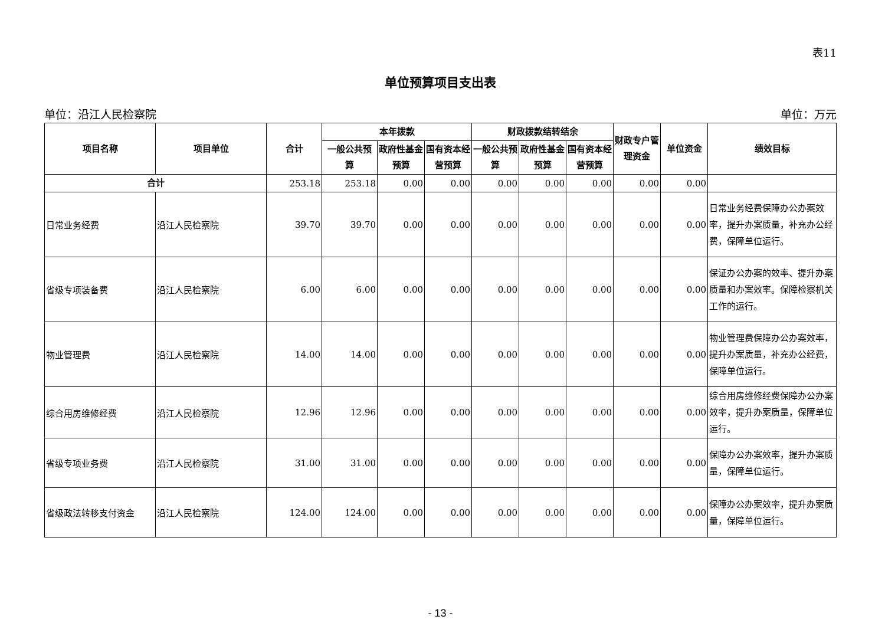表11
单位预算项目支出表
单位：沿江人民检察院 单位：万元
| 项目名称 | 项目单位 | 合计 | 本年拨款 | | | 财政拨款结转结余 | | | 财政专户管理资金 | 单位资金 | 绩效目标 |
| --- | --- | --- | --- | --- | --- | --- | --- | --- | --- | --- | --- |
| | | | 一般公共预算 | 政府性基金预算 | 国有资本经营预算 | 一般公共预算 | 政府性基金预算 | 国有资本经营预算 | | | |
| 合计 | | 253.18 | 253.18 | 0.00 | 0.00 | 0.00 | 0.00 | 0.00 | 0.00 | 0.00 | |
| 日常业务经费 | 沿江人民检察院 | 39.70 | 39.70 | 0.00 | 0.00 | 0.00 | 0.00 | 0.00 | 0.00 | 0.00 | 日常业务经费保障办公办案效率，提升办案质量，补充办公经费，保障单位运行。 |
| 省级专项装备费 | 沿江人民检察院 | 6.00 | 6.00 | 0.00 | 0.00 | 0.00 | 0.00 | 0.00 | 0.00 | 0.00 | 保证办公办案的效率、提升办案质量和办案效率。保障检察机关工作的运行。 |
| 物业管理费 | 沿江人民检察院 | 14.00 | 14.00 | 0.00 | 0.00 | 0.00 | 0.00 | 0.00 | 0.00 | 0.00 | 物业管理费保障办公办案效率，提升办案质量，补充办公经费，保障单位运行。 |
| 综合用房维修经费 | 沿江人民检察院 | 12.96 | 12.96 | 0.00 | 0.00 | 0.00 | 0.00 | 0.00 | 0.00 | 0.00 | 综合用房维修经费保障办公办案效率，提升办案质量，保障单位运行。 |
| 省级专项业务费 | 沿江人民检察院 | 31.00 | 31.00 | 0.00 | 0.00 | 0.00 | 0.00 | 0.00 | 0.00 | 0.00 | 保障办公办案效率，提升办案质量，保障单位运行。 |
| 省级政法转移支付资金 | 沿江人民检察院 | 124.00 | 124.00 | 0.00 | 0.00 | 0.00 | 0.00 | 0.00 | 0.00 | 0.00 | 保障办公办案效率，提升办案质量，保障单位运行。 |
- 13 -